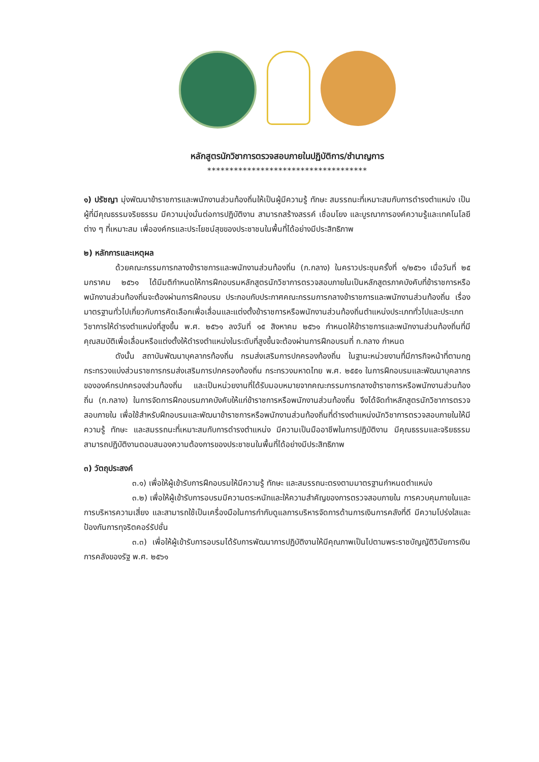หลักสูตรนักวิชาการตรวจสอบภายในปฏิบัติการ/ชำนาญการ
************************************
๑) ปรัชญา มุ่งพัฒนาข้าราชการและพนักงานส่วนท้องถิ่นให้เป็นผู้มีความรู้ ทักษะ สมรรถนะที่เหมาะสมกับการดำรงตำแหน่ง เป็นผู้ที่มีคุณธรรมจริยธรรม มีความมุ่งมั่นต่อการปฏิบัติงาน สามารถสร้างสรรค์ เชื่อมโยง และบูรณาการองค์ความรู้และเทคโนโลยีต่าง ๆ ที่เหมาะสม เพื่อองค์กรและประโยชน์สุขของประชาชนในพื้นที่ได้อย่างมีประสิทธิภาพ
๒) หลักการและเหตุผล
ด้วยคณะกรรมการกลางข้าราชการและพนักงานส่วนท้องถิ่น (ก.กลาง) ในคราวประชุมครั้งที่ ๑/๒๕๖๑ เมื่อวันที่ ๒๕ มกราคม ๒๕๖๑ ได้มีมติกำหนดให้การฝึกอบรมหลักสูตรนักวิชาการตรวจสอบภายในเป็นหลักสูตรภาคบังคับที่ข้าราชการหรือพนักงานส่วนท้องถิ่นจะต้องผ่านการฝึกอบรม ประกอบกับประกาศคณะกรรมการกลางข้าราชการและพนักงานส่วนท้องถิ่น เรื่องมาตรฐานทั่วไปเกี่ยวกับการคัดเลือกเพื่อเลื่อนและแต่งตั้งข้าราชการหรือพนักงานส่วนท้องถิ่นตำแหน่งประเภททั่วไปและประเภทวิชาการให้ดำรงตำแหน่งที่สูงขึ้น พ.ศ. ๒๕๖๑ ลงวันที่ ๑๕ สิงหาคม ๒๕๖๑ กำหนดให้ข้าราชการและพนักงานส่วนท้องถิ่นที่มีคุณสมบัติเพื่อเลื่อนหรือแต่งตั้งให้ดำรงตำแหน่งในระดับที่สูงขึ้นจะต้องผ่านการฝึกอบรมที่ ก.กลาง กำหนด
ดังนั้น สถาบันพัฒนาบุคลากรท้องถิ่น กรมส่งเสริมการปกครองท้องถิ่น ในฐานะหน่วยงานที่มีภารกิจหน้าที่ตามกฎกระทรวงแบ่งส่วนราชการกรมส่งเสริมการปกครองท้องถิ่น กระทรวงมหาดไทย พ.ศ. ๒๕๕๑ ในการฝึกอบรมและพัฒนาบุคลากรขององค์กรปกครองส่วนท้องถิ่น และเป็นหน่วยงานที่ได้รับมอบหมายจากคณะกรรมการกลางข้าราชการหรือพนักงานส่วนท้องถิ่น (ก.กลาง) ในการจัดการฝึกอบรมภาคบังคับให้แก่ข้าราชการหรือพนักงานส่วนท้องถิ่น จึงได้จัดทำหลักสูตรนักวิชาการตรวจสอบภายใน เพื่อใช้สำหรับฝึกอบรมและพัฒนาข้าราชการหรือพนักงานส่วนท้องถิ่นที่ดำรงตำแหน่งนักวิชาการตรวจสอบภายในให้มีความรู้ ทักษะ และสมรรถนะที่เหมาะสมกับการดำรงตำแหน่ง มีความเป็นมืออาชีพในการปฏิบัติงาน มีคุณธรรมและจริยธรรม สามารถปฏิบัติงานตอบสนองความต้องการของประชาชนในพื้นที่ได้อย่างมีประสิทธิภาพ
๓) วัตถุประสงค์
๓.๑) เพื่อให้ผู้เข้ารับการฝึกอบรมให้มีความรู้ ทักษะ และสมรรถนะตรงตามมาตรฐานกำหนดตำแหน่ง
๓.๒) เพื่อให้ผู้เข้ารับการอบรมมีความตระหนักและให้ความสำคัญของการตรวจสอบภายใน การควบคุมภายในและการบริหารความเสี่ยง และสามารถใช้เป็นเครื่องมือในการกำกับดูแลการบริหารจัดการด้านการเงินการคลังที่ดี มีความโปร่งใสและป้องกันการทุจริตคอร์รัปชั่น
๓.๓) เพื่อให้ผู้เข้ารับการอบรมได้รับการพัฒนาการปฏิบัติงานให้มีคุณภาพเป็นไปตามพระราชบัญญัติวินัยการเงินการคลังของรัฐ พ.ศ. ๒๕๖๑